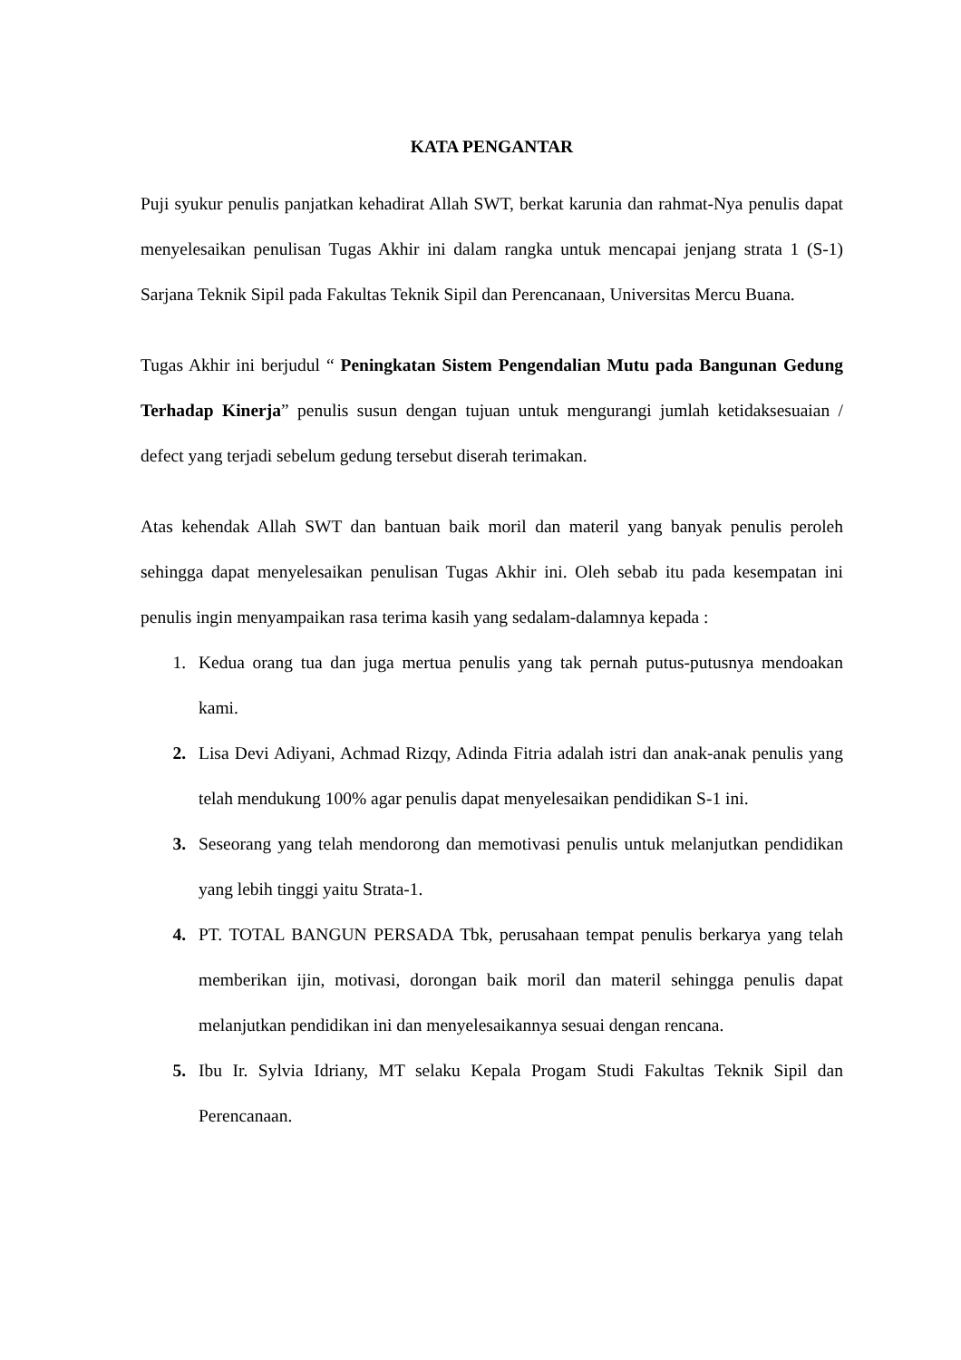KATA PENGANTAR
Puji syukur penulis panjatkan kehadirat Allah SWT, berkat karunia dan rahmat-Nya penulis dapat menyelesaikan penulisan Tugas Akhir ini dalam rangka untuk mencapai jenjang strata 1 (S-1) Sarjana Teknik Sipil pada Fakultas Teknik Sipil dan Perencanaan, Universitas Mercu Buana.
Tugas Akhir ini berjudul “ Peningkatan Sistem Pengendalian Mutu pada Bangunan Gedung Terhadap Kinerja” penulis susun dengan tujuan untuk mengurangi jumlah ketidaksesuaian / defect yang terjadi sebelum gedung tersebut diserah terimakan.
Atas kehendak Allah SWT dan bantuan baik moril dan materil yang banyak penulis peroleh sehingga dapat menyelesaikan penulisan Tugas Akhir ini. Oleh sebab itu pada kesempatan ini penulis ingin menyampaikan rasa terima kasih yang sedalam-dalamnya kepada :
1. Kedua orang tua dan juga mertua penulis yang tak pernah putus-putusnya mendoakan kami.
2. Lisa Devi Adiyani, Achmad Rizqy, Adinda Fitria adalah istri dan anak-anak penulis yang telah mendukung 100% agar penulis dapat menyelesaikan pendidikan S-1 ini.
3. Seseorang yang telah mendorong dan memotivasi penulis untuk melanjutkan pendidikan yang lebih tinggi yaitu Strata-1.
4. PT. TOTAL BANGUN PERSADA Tbk, perusahaan tempat penulis berkarya yang telah memberikan ijin, motivasi, dorongan baik moril dan materil sehingga penulis dapat melanjutkan pendidikan ini dan menyelesaikannya sesuai dengan rencana.
5. Ibu Ir. Sylvia Idriany, MT selaku Kepala Progam Studi Fakultas Teknik Sipil dan Perencanaan.